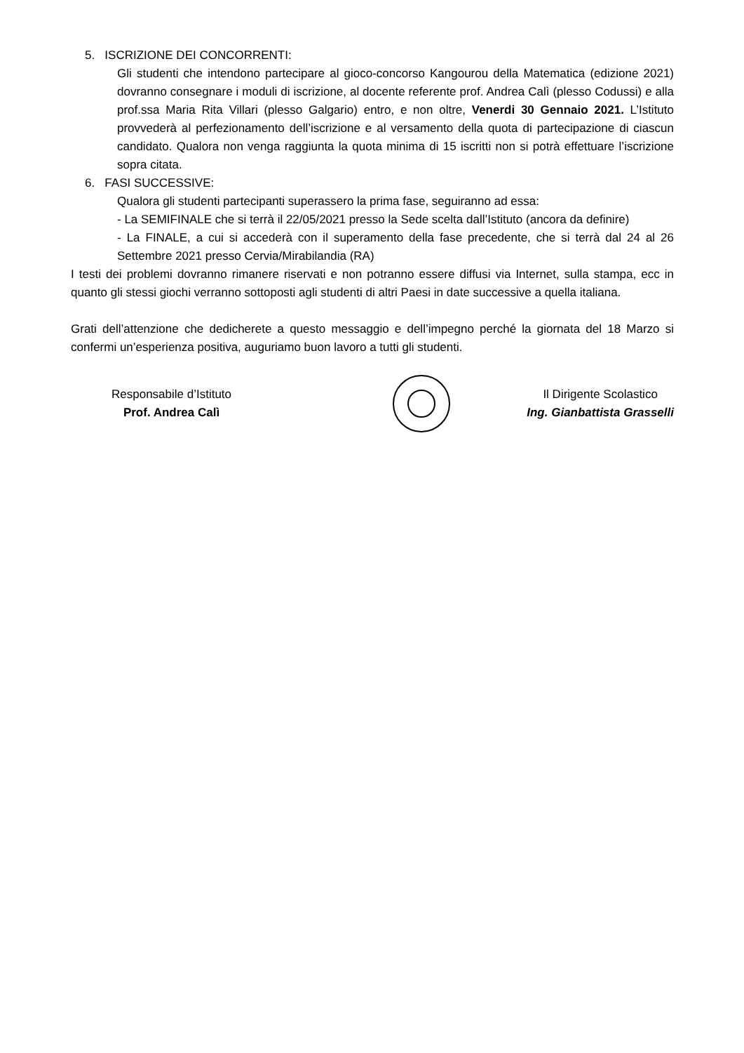5. ISCRIZIONE DEI CONCORRENTI:
Gli studenti che intendono partecipare al gioco-concorso Kangourou della Matematica (edizione 2021) dovranno consegnare i moduli di iscrizione, al docente referente prof. Andrea Calì (plesso Codussi) e alla prof.ssa Maria Rita Villari (plesso Galgario) entro, e non oltre, Venerdi 30 Gennaio 2021. L’Istituto provvederà al perfezionamento dell’iscrizione e al versamento della quota di partecipazione di ciascun candidato. Qualora non venga raggiunta la quota minima di 15 iscritti non si potrà effettuare l’iscrizione sopra citata.
6. FASI SUCCESSIVE:
Qualora gli studenti partecipanti superassero la prima fase, seguiranno ad essa:
- La SEMIFINALE che si terrà il 22/05/2021 presso la Sede scelta dall’Istituto (ancora da definire)
- La FINALE, a cui si accederà con il superamento della fase precedente, che si terrà dal 24 al 26 Settembre 2021 presso Cervia/Mirabilandia (RA)
I testi dei problemi dovranno rimanere riservati e non potranno essere diffusi via Internet, sulla stampa, ecc in quanto gli stessi giochi verranno sottoposti agli studenti di altri Paesi in date successive a quella italiana.
Grati dell’attenzione che dedicherete a questo messaggio e dell’impegno perché la giornata del 18 Marzo si confermi un’esperienza positiva, auguriamo buon lavoro a tutti gli studenti.
Responsabile d’Istituto
Prof. Andrea Calì
Il Dirigente Scolastico
Ing. Gianbattista Grasselli